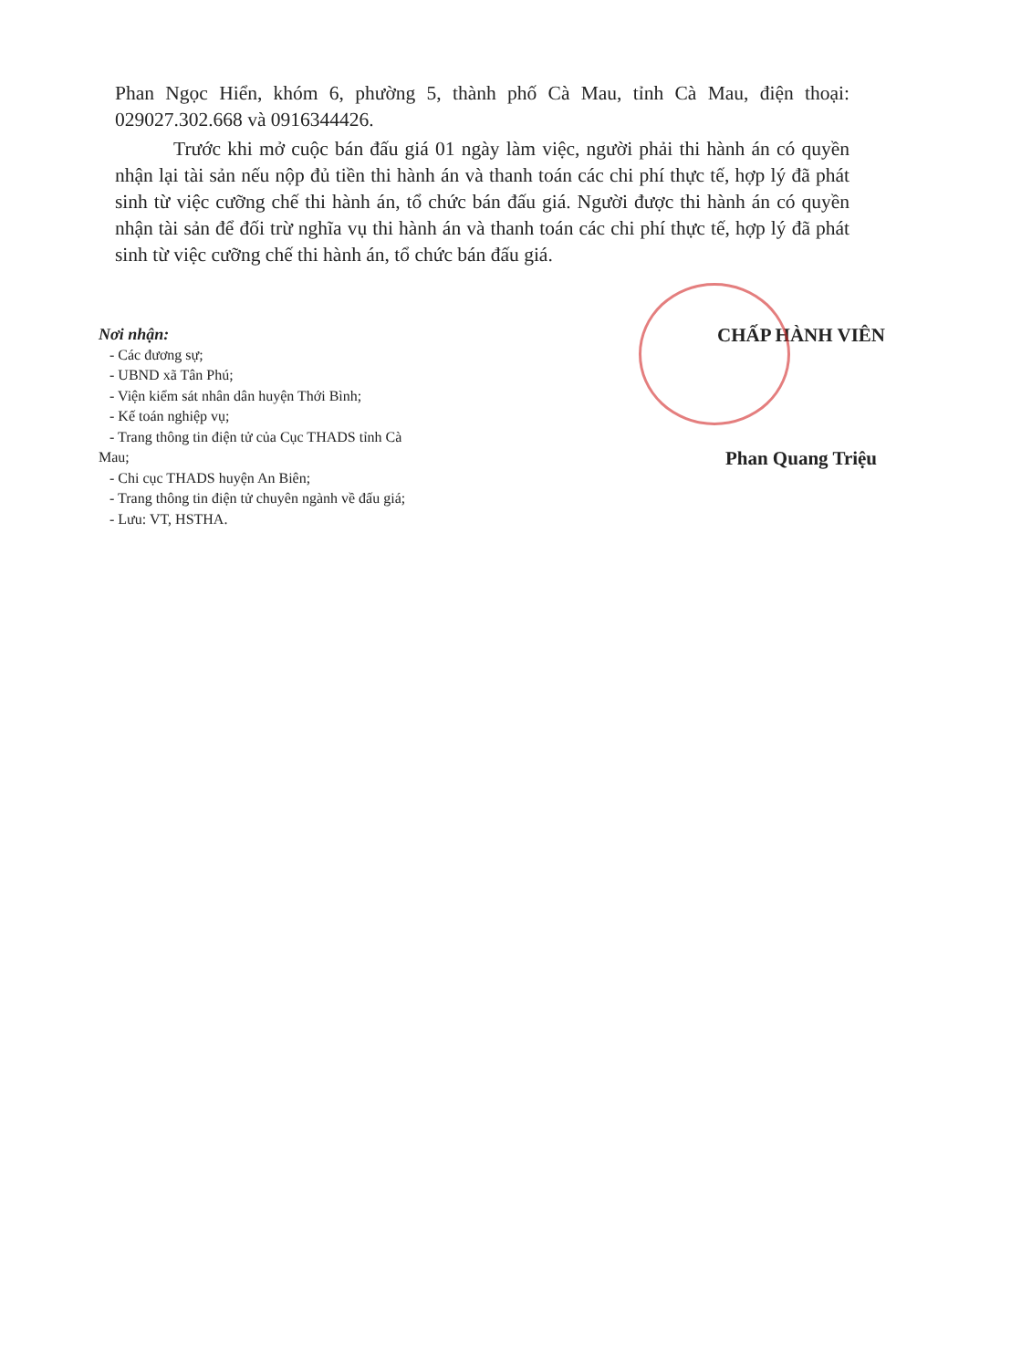Phan Ngọc Hiển, khóm 6, phường 5, thành phố Cà Mau, tỉnh Cà Mau, điện thoại: 029027.302.668 và 0916344426.
Trước khi mở cuộc bán đấu giá 01 ngày làm việc, người phải thi hành án có quyền nhận lại tài sản nếu nộp đủ tiền thi hành án và thanh toán các chi phí thực tế, hợp lý đã phát sinh từ việc cưỡng chế thi hành án, tổ chức bán đấu giá. Người được thi hành án có quyền nhận tài sản để đối trừ nghĩa vụ thi hành án và thanh toán các chi phí thực tế, hợp lý đã phát sinh từ việc cưỡng chế thi hành án, tổ chức bán đấu giá.
Nơi nhận:
- Các đương sự;
- UBND xã Tân Phú;
- Viện kiểm sát nhân dân huyện Thới Bình;
- Kế toán nghiệp vụ;
- Trang thông tin điện tử của Cục THADS tỉnh Cà
Mau;
- Chi cục THADS huyện An Biên;
- Trang thông tin điện tử chuyên ngành về đấu giá;
- Lưu: VT, HSTHA.
CHẤP HÀNH VIÊN
Phan Quang Triệu